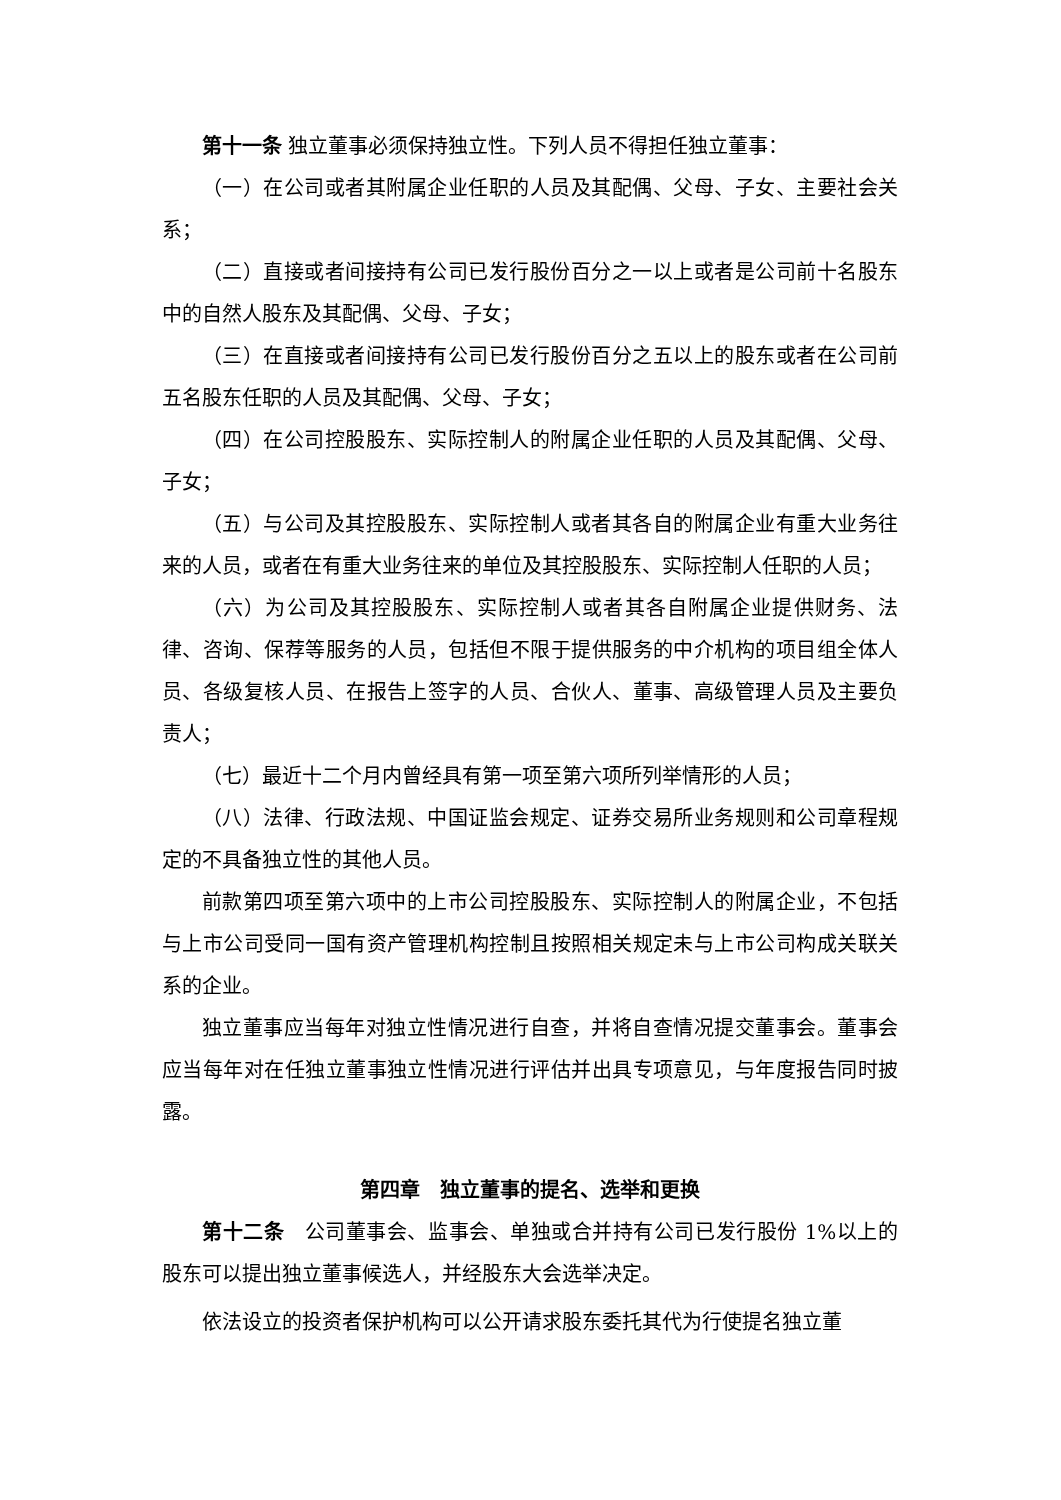第十一条 独立董事必须保持独立性。下列人员不得担任独立董事：
（一）在公司或者其附属企业任职的人员及其配偶、父母、子女、主要社会关系；
（二）直接或者间接持有公司已发行股份百分之一以上或者是公司前十名股东中的自然人股东及其配偶、父母、子女；
（三）在直接或者间接持有公司已发行股份百分之五以上的股东或者在公司前五名股东任职的人员及其配偶、父母、子女；
（四）在公司控股股东、实际控制人的附属企业任职的人员及其配偶、父母、子女；
（五）与公司及其控股股东、实际控制人或者其各自的附属企业有重大业务往来的人员，或者在有重大业务往来的单位及其控股股东、实际控制人任职的人员；
（六）为公司及其控股股东、实际控制人或者其各自附属企业提供财务、法律、咨询、保荐等服务的人员，包括但不限于提供服务的中介机构的项目组全体人员、各级复核人员、在报告上签字的人员、合伙人、董事、高级管理人员及主要负责人；
（七）最近十二个月内曾经具有第一项至第六项所列举情形的人员；
（八）法律、行政法规、中国证监会规定、证券交易所业务规则和公司章程规定的不具备独立性的其他人员。
前款第四项至第六项中的上市公司控股股东、实际控制人的附属企业，不包括与上市公司受同一国有资产管理机构控制且按照相关规定未与上市公司构成关联关系的企业。
独立董事应当每年对独立性情况进行自查，并将自查情况提交董事会。董事会应当每年对在任独立董事独立性情况进行评估并出具专项意见，与年度报告同时披露。
第四章　独立董事的提名、选举和更换
第十二条　公司董事会、监事会、单独或合并持有公司已发行股份 1%以上的股东可以提出独立董事候选人，并经股东大会选举决定。
依法设立的投资者保护机构可以公开请求股东委托其代为行使提名独立董